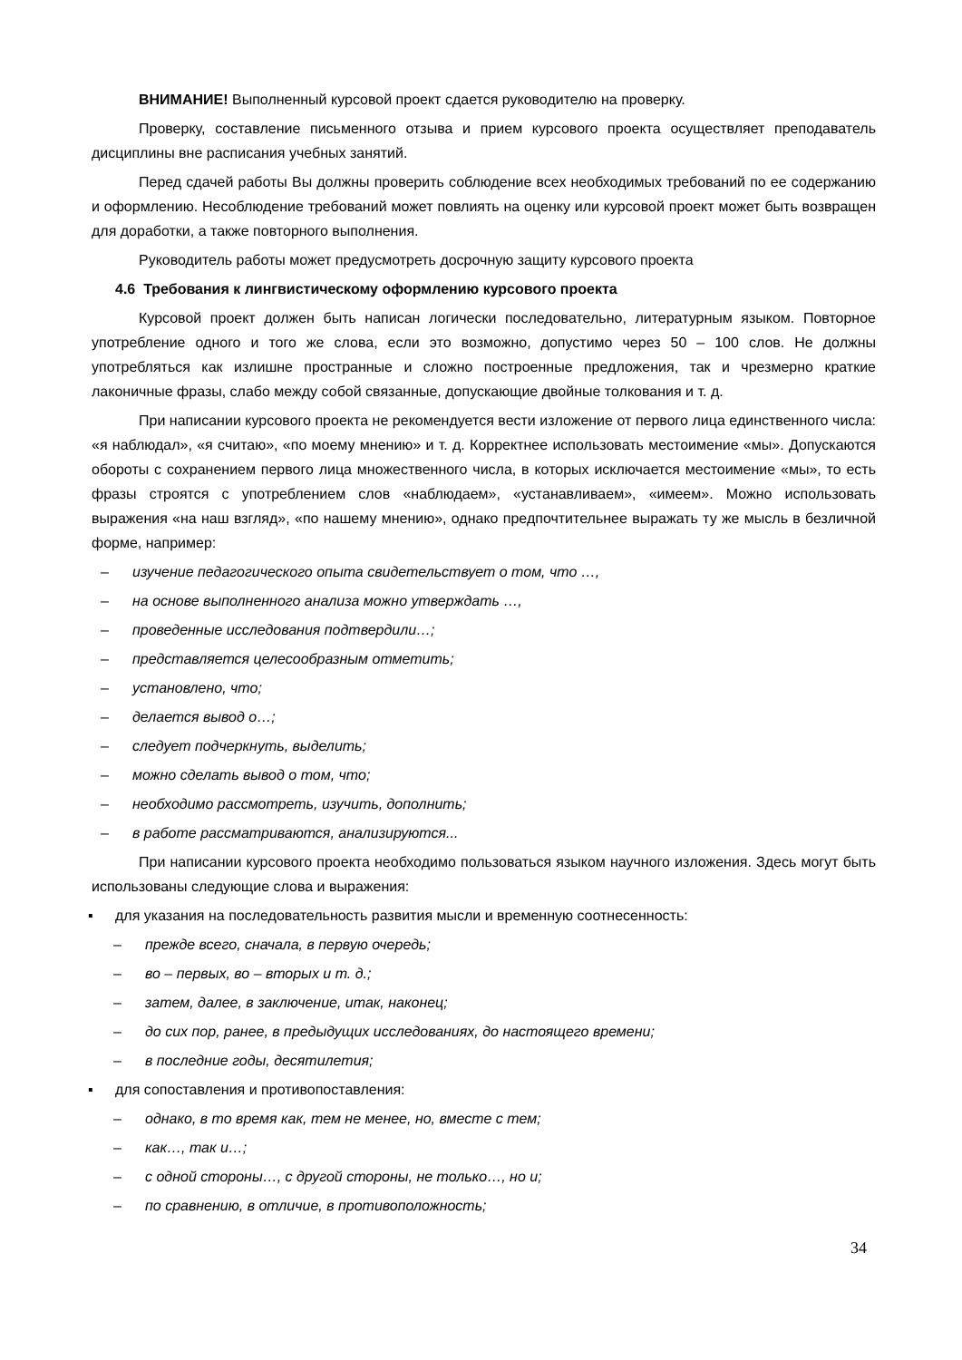ВНИМАНИЕ! Выполненный курсовой проект сдается руководителю на проверку.
Проверку, составление письменного отзыва и прием курсового проекта осуществляет преподаватель дисциплины вне расписания учебных занятий.
Перед сдачей работы Вы должны проверить соблюдение всех необходимых требований по ее содержанию и оформлению. Несоблюдение требований может повлиять на оценку или курсовой проект может быть возвращен для доработки, а также повторного выполнения.
Руководитель работы может предусмотреть досрочную защиту курсового проекта
4.6 Требования к лингвистическому оформлению курсового проекта
Курсовой проект должен быть написан логически последовательно, литературным языком. Повторное употребление одного и того же слова, если это возможно, допустимо через 50 – 100 слов. Не должны употребляться как излишне пространные и сложно построенные предложения, так и чрезмерно краткие лаконичные фразы, слабо между собой связанные, допускающие двойные толкования и т. д.
При написании курсового проекта не рекомендуется вести изложение от первого лица единственного числа: «я наблюдал», «я считаю», «по моему мнению» и т. д. Корректнее использовать местоимение «мы». Допускаются обороты с сохранением первого лица множественного числа, в которых исключается местоимение «мы», то есть фразы строятся с употреблением слов «наблюдаем», «устанавливаем», «имеем». Можно использовать выражения «на наш взгляд», «по нашему мнению», однако предпочтительнее выражать ту же мысль в безличной форме, например:
– изучение педагогического опыта свидетельствует о том, что …,
– на основе выполненного анализа можно утверждать …,
– проведенные исследования подтвердили…;
– представляется целесообразным отметить;
– установлено, что;
– делается вывод о…;
– следует подчеркнуть, выделить;
– можно сделать вывод о том, что;
– необходимо рассмотреть, изучить, дополнить;
– в работе рассматриваются, анализируются...
При написании курсового проекта необходимо пользоваться языком научного изложения. Здесь могут быть использованы следующие слова и выражения:
▪ для указания на последовательность развития мысли и временную соотнесенность:
– прежде всего, сначала, в первую очередь;
– во – первых, во – вторых и т. д.;
– затем, далее, в заключение, итак, наконец;
– до сих пор, ранее, в предыдущих исследованиях, до настоящего времени;
– в последние годы, десятилетия;
▪ для сопоставления и противопоставления:
– однако, в то время как, тем не менее, но, вместе с тем;
– как…, так и…;
– с одной стороны…, с другой стороны, не только…, но и;
– по сравнению, в отличие, в противоположность;
34